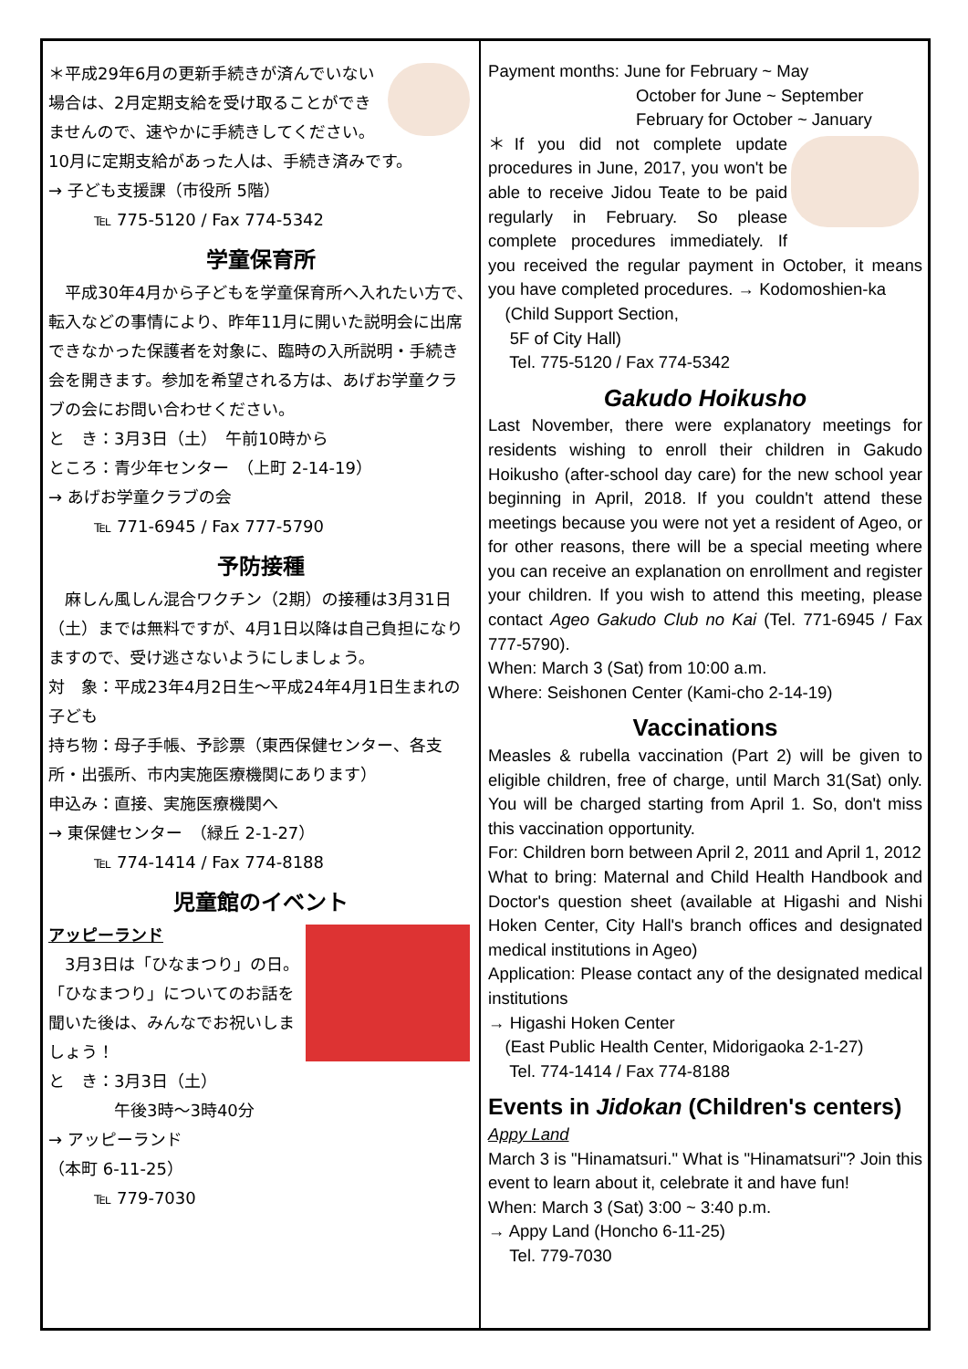＊平成29年6月の更新手続きが済んでいない場合は、2月定期支給を受け取ることができませんので、速やかに手続きしてください。10月に定期支給があった人は、手続き済みです。
→ 子ども支援課（市役所 5階）
℡ 775-5120 / Fax 774-5342
学童保育所
　平成30年4月から子どもを学童保育所へ入れたい方で、転入などの事情により、昨年11月に開いた説明会に出席できなかった保護者を対象に、臨時の入所説明・手続き会を開きます。参加を希望される方は、あげお学童クラブの会にお問い合わせください。
と　き：3月3日（土）　午前10時から
ところ：青少年センター　（上町 2-14-19）
→ あげお学童クラブの会
℡ 771-6945 / Fax 777-5790
予防接種
　麻しん風しん混合ワクチン（2期）の接種は3月31日（土）までは無料ですが、4月1日以降は自己負担になりますので、受け逃さないようにしましょう。
対　象：平成23年4月2日生～平成24年4月1日生まれの子ども
持ち物：母子手帳、予診票（東西保健センター、各支所・出張所、市内実施医療機関にあります）
申込み：直接、実施医療機関へ
→ 東保健センター　（緑丘 2-1-27）
℡ 774-1414 / Fax 774-8188
児童館のイベント
アッピーランド
　3月3日は「ひなまつり」の日。「ひなまつり」についてのお話を聞いた後は、みんなでお祝いしましょう！
と　き：3月3日（土）
　　　　午後3時～3時40分
→ アッピーランド
（本町 6-11-25）
℡ 779-7030
Payment months: June for February ~ May
October for June ~ September
February for October ~ January
＊If you did not complete update procedures in June, 2017, you won't be able to receive Jidou Teate to be paid regularly in February. So please complete procedures immediately. If you received the regular payment in October, it means you have completed procedures. → Kodomoshien-ka
　(Child Support Section,
　 5F of City Hall)
　 Tel. 775-5120 / Fax 774-5342
Gakudo Hoikusho
Last November, there were explanatory meetings for residents wishing to enroll their children in Gakudo Hoikusho (after-school day care) for the new school year beginning in April, 2018. If you couldn't attend these meetings because you were not yet a resident of Ageo, or for other reasons, there will be a special meeting where you can receive an explanation on enrollment and register your children. If you wish to attend this meeting, please contact Ageo Gakudo Club no Kai (Tel. 771-6945 / Fax 777-5790).
When: March 3 (Sat) from 10:00 a.m.
Where: Seishonen Center (Kami-cho 2-14-19)
Vaccinations
Measles & rubella vaccination (Part 2) will be given to eligible children, free of charge, until March 31(Sat) only. You will be charged starting from April 1. So, don't miss this vaccination opportunity.
For: Children born between April 2, 2011 and April 1, 2012
What to bring: Maternal and Child Health Handbook and Doctor's question sheet (available at Higashi and Nishi Hoken Center, City Hall's branch offices and designated medical institutions in Ageo)
Application: Please contact any of the designated medical institutions
→ Higashi Hoken Center
　(East Public Health Center, Midorigaoka 2-1-27)
　 Tel. 774-1414 / Fax 774-8188
Events in Jidokan (Children's centers)
Appy Land
March 3 is "Hinamatsuri." What is "Hinamatsuri"? Join this event to learn about it, celebrate it and have fun!
When: March 3 (Sat) 3:00 ~ 3:40 p.m.
→ Appy Land (Honcho 6-11-25)
　 Tel. 779-7030